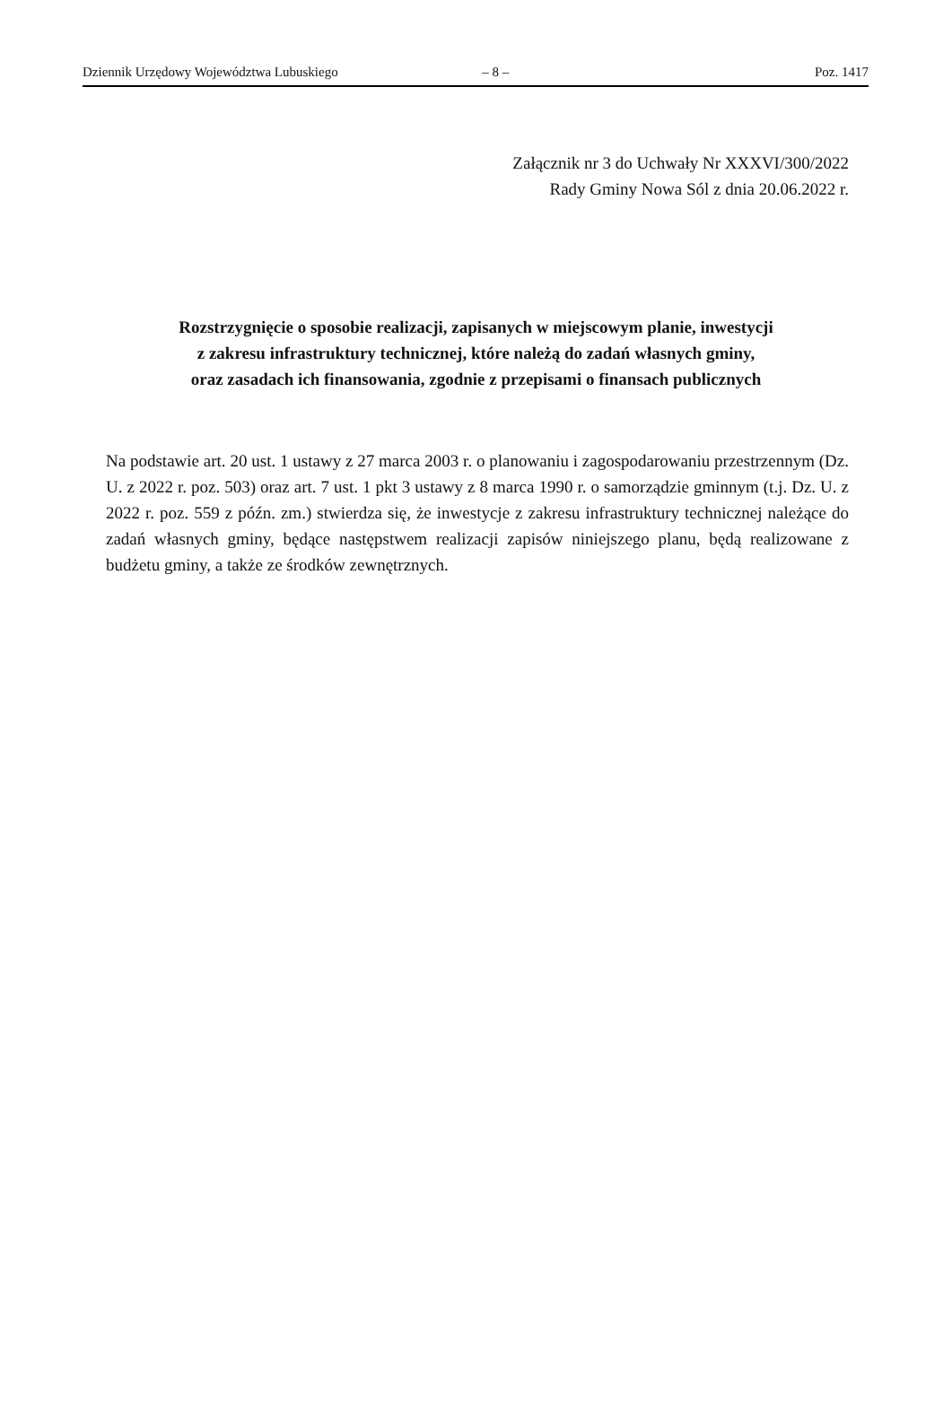Dziennik Urzędowy Województwa Lubuskiego – 8 – Poz. 1417
Załącznik nr 3 do Uchwały Nr XXXVI/300/2022
Rady Gminy Nowa Sól z dnia 20.06.2022 r.
Rozstrzygnięcie o sposobie realizacji, zapisanych w miejscowym planie, inwestycji
z zakresu infrastruktury technicznej, które należą do zadań własnych gminy,
oraz zasadach ich finansowania, zgodnie z przepisami o finansach publicznych
Na podstawie art. 20 ust. 1 ustawy z 27 marca 2003 r. o planowaniu i zagospodarowaniu przestrzennym (Dz. U. z 2022 r. poz. 503) oraz art. 7 ust. 1 pkt 3 ustawy z 8 marca 1990 r. o samorządzie gminnym (t.j. Dz. U. z 2022 r. poz. 559 z późn. zm.) stwierdza się, że inwestycje z zakresu infrastruktury technicznej należące do zadań własnych gminy, będące następstwem realizacji zapisów niniejszego planu, będą realizowane z budżetu gminy, a także ze środków zewnętrznych.